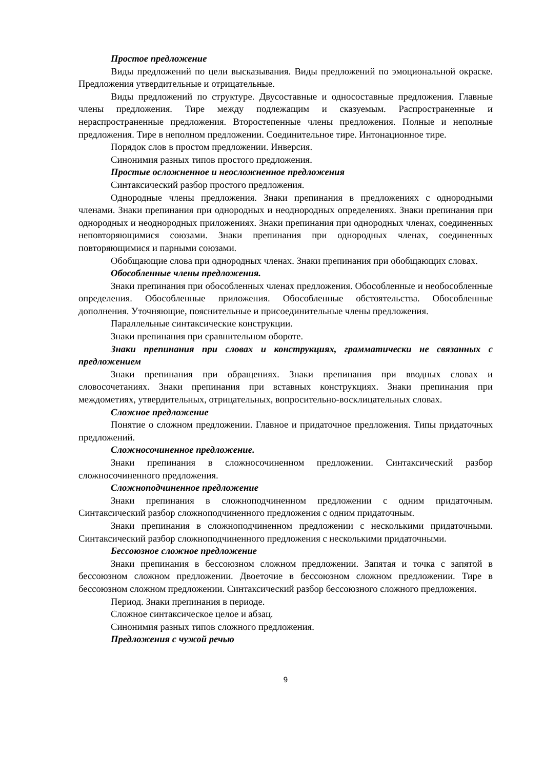Простое предложение
Виды предложений по цели высказывания. Виды предложений по эмоциональной окраске. Предложения утвердительные и отрицательные.
Виды предложений по структуре. Двусоставные и односоставные предложения. Главные члены предложения. Тире между подлежащим и сказуемым. Распространенные и нераспространенные предложения. Второстепенные члены предложения. Полные и неполные предложения. Тире в неполном предложении. Соединительное тире. Интонационное тире.
Порядок слов в простом предложении. Инверсия.
Синонимия разных типов простого предложения.
Простые осложненное и неосложненное предложения
Синтаксический разбор простого предложения.
Однородные члены предложения. Знаки препинания в предложениях с однородными членами. Знаки препинания при однородных и неоднородных определениях. Знаки препинания при однородных и неоднородных приложениях. Знаки препинания при однородных членах, соединенных неповторяющимися союзами. Знаки препинания при однородных членах, соединенных повторяющимися и парными союзами.
Обобщающие слова при однородных членах. Знаки препинания при обобщающих словах.
Обособленные члены предложения.
Знаки препинания при обособленных членах предложения. Обособленные и необособленные определения. Обособленные приложения. Обособленные обстоятельства. Обособленные дополнения. Уточняющие, пояснительные и присоединительные члены предложения.
Параллельные синтаксические конструкции.
Знаки препинания при сравнительном обороте.
Знаки препинания при словах и конструкциях, грамматически не связанных с предложением
Знаки препинания при обращениях. Знаки препинания при вводных словах и словосочетаниях. Знаки препинания при вставных конструкциях. Знаки препинания при междометиях, утвердительных, отрицательных, вопросительно-восклицательных словах.
Сложное предложение
Понятие о сложном предложении. Главное и придаточное предложения. Типы придаточных предложений.
Сложносочиненное предложение.
Знаки препинания в сложносочиненном предложении. Синтаксический разбор сложносочиненного предложения.
Сложноподчиненное предложение
Знаки препинания в сложноподчиненном предложении с одним придаточным. Синтаксический разбор сложноподчиненного предложения с одним придаточным.
Знаки препинания в сложноподчиненном предложении с несколькими придаточными. Синтаксический разбор сложноподчиненного предложения с несколькими придаточными.
Бессоюзное сложное предложение
Знаки препинания в бессоюзном сложном предложении. Запятая и точка с запятой в бессоюзном сложном предложении. Двоеточие в бессоюзном сложном предложении. Тире в бессоюзном сложном предложении. Синтаксический разбор бессоюзного сложного предложения.
Период. Знаки препинания в периоде.
Сложное синтаксическое целое и абзац.
Синонимия разных типов сложного предложения.
Предложения с чужой речью
9